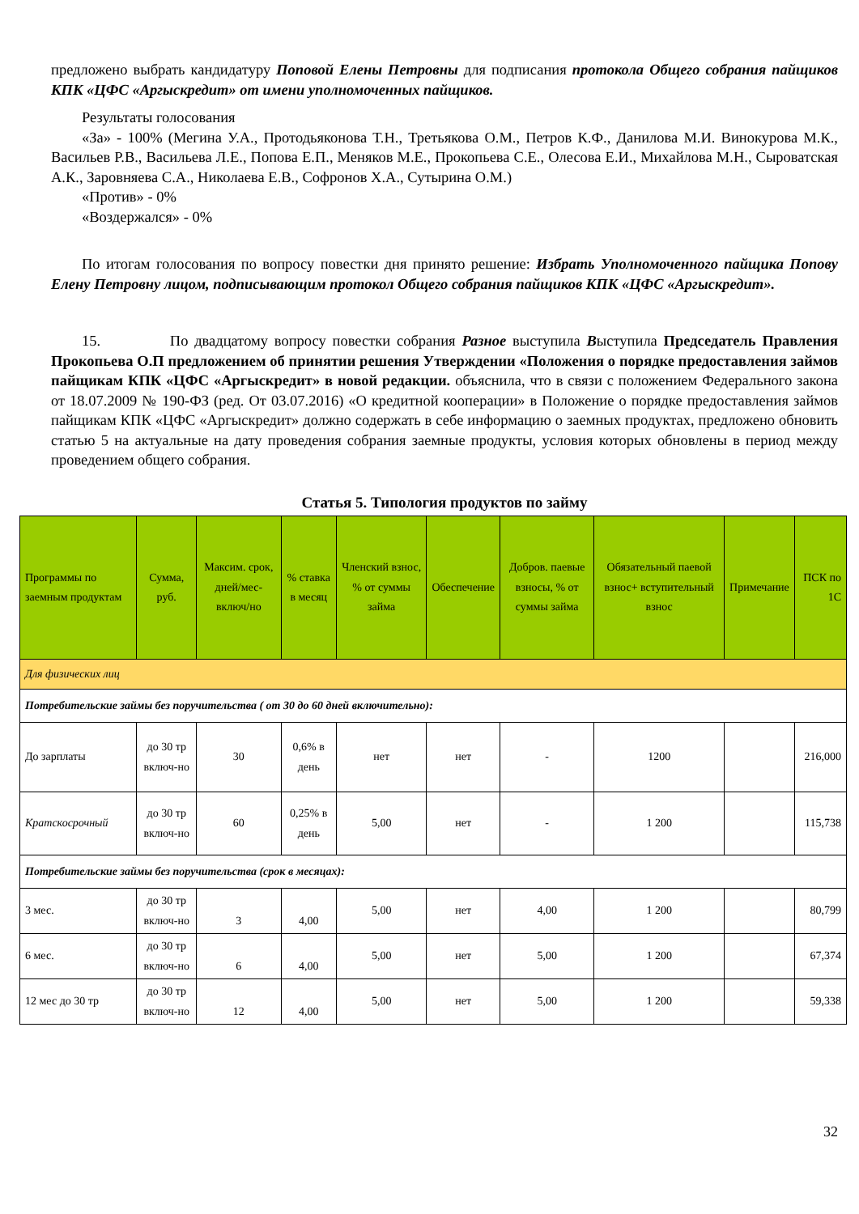предложено выбрать кандидатуру Поповой Елены Петровны для подписания протокола Общего собрания пайщиков КПК «ЦФС «Аргыскредит» от имени уполномоченных пайщиков.
Результаты голосования
«За» - 100% (Мегина У.А., Протодьяконова Т.Н., Третьякова О.М., Петров К.Ф., Данилова М.И. Винокурова М.К., Васильев Р.В., Васильева Л.Е., Попова Е.П., Меняков М.Е., Прокопьева С.Е., Олесова Е.И., Михайлова М.Н., Сыроватская А.К., Заровняева С.А., Николаева Е.В., Софронов Х.А., Сутырина О.М.)
«Против» - 0%
«Воздержался» - 0%
По итогам голосования по вопросу повестки дня принято решение: Избрать Уполномоченного пайщика Попову Елену Петровну лицом, подписывающим протокол Общего собрания пайщиков КПК «ЦФС «Аргыскредит».
15. По двадцатому вопросу повестки собрания Разное выступила Выступила Председатель Правления Прокопьева О.П предложением об принятии решения Утверждении «Положения о порядке предоставления займов пайщикам КПК «ЦФС «Аргыскредит» в новой редакции. объяснила, что в связи с положением Федерального закона от 18.07.2009 № 190-ФЗ (ред. От 03.07.2016) «О кредитной кооперации» в Положение о порядке предоставления займов пайщикам КПК «ЦФС «Аргыскредит» должно содержать в себе информацию о заемных продуктах, предложено обновить статью 5 на актуальные на дату проведения собрания заемные продукты, условия которых обновлены в период между проведением общего собрания.
Статья 5. Типология продуктов по займу
| Программы по заемным продуктам | Сумма, руб. | Максим. срок, дней/мес-включ/но | % ставка в месяц | Членский взнос, % от суммы займа | Обеспечение | Добров. паевые взносы, % от суммы займа | Обязательный паевой взнос+ вступительный взнос | Примечание | ПСК по 1С |
| --- | --- | --- | --- | --- | --- | --- | --- | --- | --- |
| Для физических лиц | | | | | | | | | |
| Потребительские займы без поручительства ( от 30 до 60 дней включительно): | | | | | | | | | |
| До зарплаты | до 30 тр включ-но | 30 | 0,6% в день | нет | нет | - | 1200 | | 216,000 |
| Кратскосрочный | до 30 тр включ-но | 60 | 0,25% в день | 5,00 | нет | - | 1 200 | | 115,738 |
| Потребительские займы без поручительства (срок в месяцах): | | | | | | | | | |
| 3 мес. | до 30 тр включ-но | 3 | 4,00 | 5,00 | нет | 4,00 | 1 200 | | 80,799 |
| 6 мес. | до 30 тр включ-но | 6 | 4,00 | 5,00 | нет | 5,00 | 1 200 | | 67,374 |
| 12 мес до 30 тр | до 30 тр включ-но | 12 | 4,00 | 5,00 | нет | 5,00 | 1 200 | | 59,338 |
32